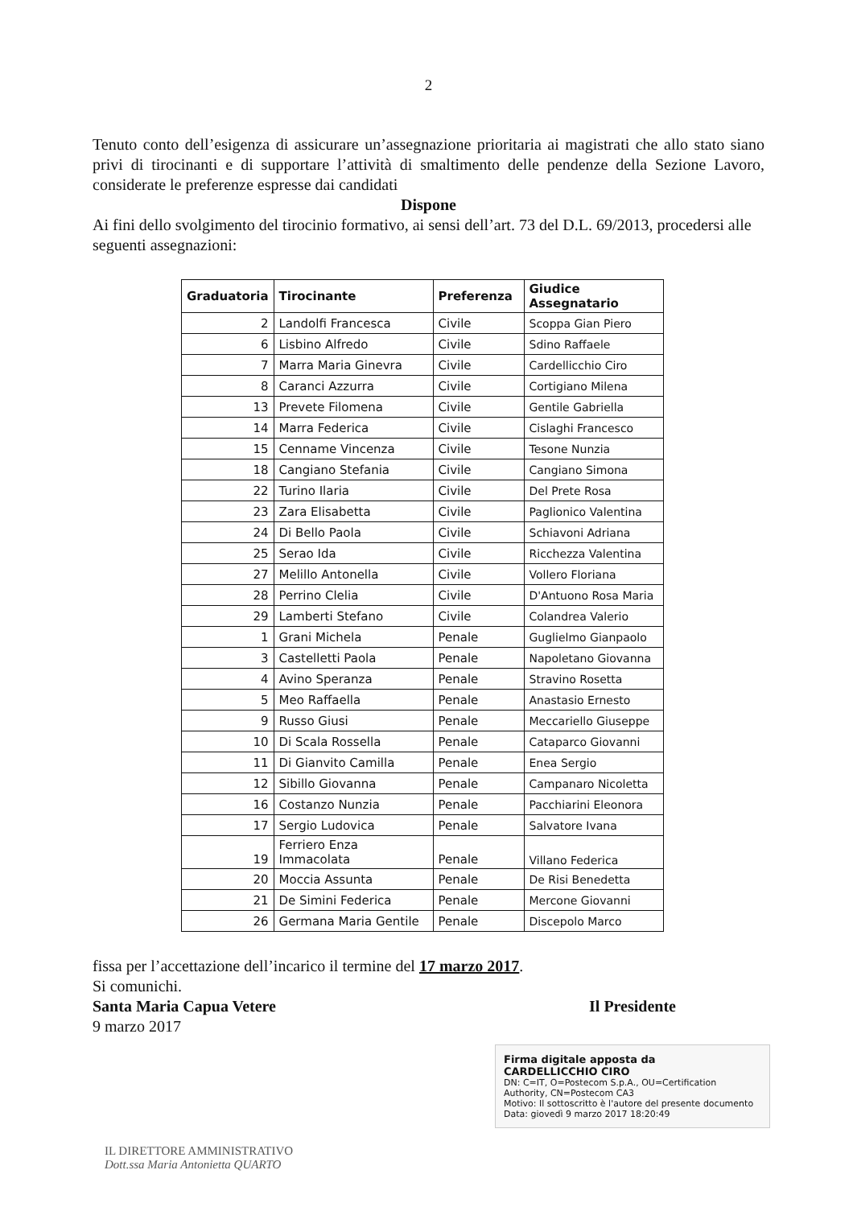2
Tenuto conto dell’esigenza di assicurare un’assegnazione prioritaria ai magistrati che allo stato siano privi di tirocinanti e di supportare l’attività di smaltimento delle pendenze della Sezione Lavoro, considerate le preferenze espresse dai candidati
Dispone
Ai fini dello svolgimento del tirocinio formativo, ai sensi dell’art. 73 del D.L. 69/2013, procedersi alle seguenti assegnazioni:
| Graduatoria | Tirocinante | Preferenza | Giudice Assegnatario |
| --- | --- | --- | --- |
| 2 | Landolfi Francesca | Civile | Scoppa Gian Piero |
| 6 | Lisbino Alfredo | Civile | Sdino Raffaele |
| 7 | Marra Maria Ginevra | Civile | Cardellicchio Ciro |
| 8 | Caranci Azzurra | Civile | Cortigiano Milena |
| 13 | Prevete Filomena | Civile | Gentile Gabriella |
| 14 | Marra Federica | Civile | Cislaghi Francesco |
| 15 | Cenname Vincenza | Civile | Tesone Nunzia |
| 18 | Cangiano Stefania | Civile | Cangiano Simona |
| 22 | Turino Ilaria | Civile | Del Prete Rosa |
| 23 | Zara Elisabetta | Civile | Paglionico Valentina |
| 24 | Di Bello Paola | Civile | Schiavoni Adriana |
| 25 | Serao Ida | Civile | Ricchezza Valentina |
| 27 | Melillo Antonella | Civile | Vollero Floriana |
| 28 | Perrino Clelia | Civile | D'Antuono Rosa Maria |
| 29 | Lamberti Stefano | Civile | Colandrea Valerio |
| 1 | Grani Michela | Penale | Guglielmo Gianpaolo |
| 3 | Castelletti Paola | Penale | Napoletano Giovanna |
| 4 | Avino Speranza | Penale | Stravino Rosetta |
| 5 | Meo Raffaella | Penale | Anastasio Ernesto |
| 9 | Russo Giusi | Penale | Meccariello Giuseppe |
| 10 | Di Scala Rossella | Penale | Cataparco Giovanni |
| 11 | Di Gianvito Camilla | Penale | Enea Sergio |
| 12 | Sibillo Giovanna | Penale | Campanaro Nicoletta |
| 16 | Costanzo Nunzia | Penale | Pacchiarini Eleonora |
| 17 | Sergio Ludovica | Penale | Salvatore Ivana |
| 19 | Ferriero Enza Immacolata | Penale | Villano Federica |
| 20 | Moccia Assunta | Penale | De Risi Benedetta |
| 21 | De Simini Federica | Penale | Mercone Giovanni |
| 26 | Germana Maria Gentile | Penale | Discepolo Marco |
fissa per l’accettazione dell’incarico il termine del 17 marzo 2017.
Si comunichi.
Santa Maria Capua Vetere Il Presidente
9 marzo 2017
Firma digitale apposta da
CARDELLICCHIO CIRO
DN: C=IT, O=Postecom S.p.A., OU=Certification Authority, CN=Postecom CA3
Motivo: Il sottoscritto è l'autore del presente documento
Data: giovedì 9 marzo 2017 18:20:49
IL DIRETTORE AMMINISTRATIVO
Dott.ssa Maria Antonietta QUARTO